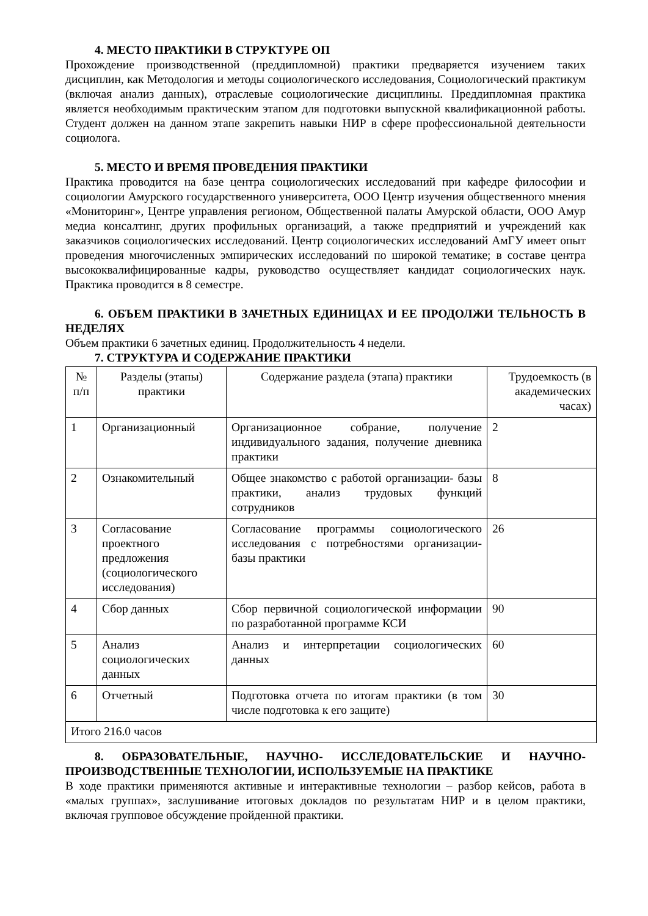4. МЕСТО ПРАКТИКИ В СТРУКТУРЕ ОП
Прохождение производственной (преддипломной) практики предваряется изучением таких дисциплин, как Методология и методы социологического исследования, Социологический практикум (включая анализ данных), отраслевые социологические дисциплины. Преддипломная практика является необходимым практическим этапом для подготовки выпускной квалификационной работы. Студент должен на данном этапе закрепить навыки НИР в сфере профессиональной деятельности социолога.
5. МЕСТО И ВРЕМЯ ПРОВЕДЕНИЯ ПРАКТИКИ
Практика проводится на базе центра социологических исследований при кафедре философии и социологии Амурского государственного университета, ООО Центр изучения общественного мнения «Мониторинг», Центре управления регионом, Общественной палаты Амурской области, ООО Амур медиа консалтинг, других профильных организаций, а также предприятий и учреждений как заказчиков социологических исследований. Центр социологических исследований АмГУ имеет опыт проведения многочисленных эмпирических исследований по широкой тематике; в составе центра высококвалифицированные кадры, руководство осуществляет кандидат социологических наук. Практика проводится в 8 семестре.
6. ОБЪЕМ ПРАКТИКИ В ЗАЧЕТНЫХ ЕДИНИЦАХ И ЕЕ ПРОДОЛЖИ ТЕЛЬНОСТЬ В НЕДЕЛЯХ
Объем практики 6 зачетных единиц. Продолжительность 4 недели.
7. СТРУКТУРА И СОДЕРЖАНИЕ ПРАКТИКИ
| № п/п | Разделы (этапы) практики | Содержание раздела (этапа) практики | Трудоемкость (в академических часах) |
| 1 | Организационный | Организационное собрание, получение индивидуального задания, получение дневника практики | 2 |
| 2 | Ознакомительный | Общее знакомство с работой организации- базы практики, анализ трудовых функций сотрудников | 8 |
| 3 | Согласование проектного предложения (социологического исследования) | Согласование программы социологического исследования с потребностями организации- базы практики | 26 |
| 4 | Сбор данных | Сбор первичной социологической информации по разработанной программе КСИ | 90 |
| 5 | Анализ социологических данных | Анализ и интерпретации социологических данных | 60 |
| 6 | Отчетный | Подготовка отчета по итогам практики (в том числе подготовка к его защите) | 30 |
| Итого 216.0 часов | | | |
8. ОБРАЗОВАТЕЛЬНЫЕ, НАУЧНО- ИССЛЕДОВАТЕЛЬСКИЕ И НАУЧНО-ПРОИЗВОДСТВЕННЫЕ ТЕХНОЛОГИИ, ИСПОЛЬЗУЕМЫЕ НА ПРАКТИКЕ
В ходе практики применяются активные и интерактивные технологии – разбор кейсов, работа в «малых группах», заслушивание итоговых докладов по результатам НИР и в целом практики, включая групповое обсуждение пройденной практики.